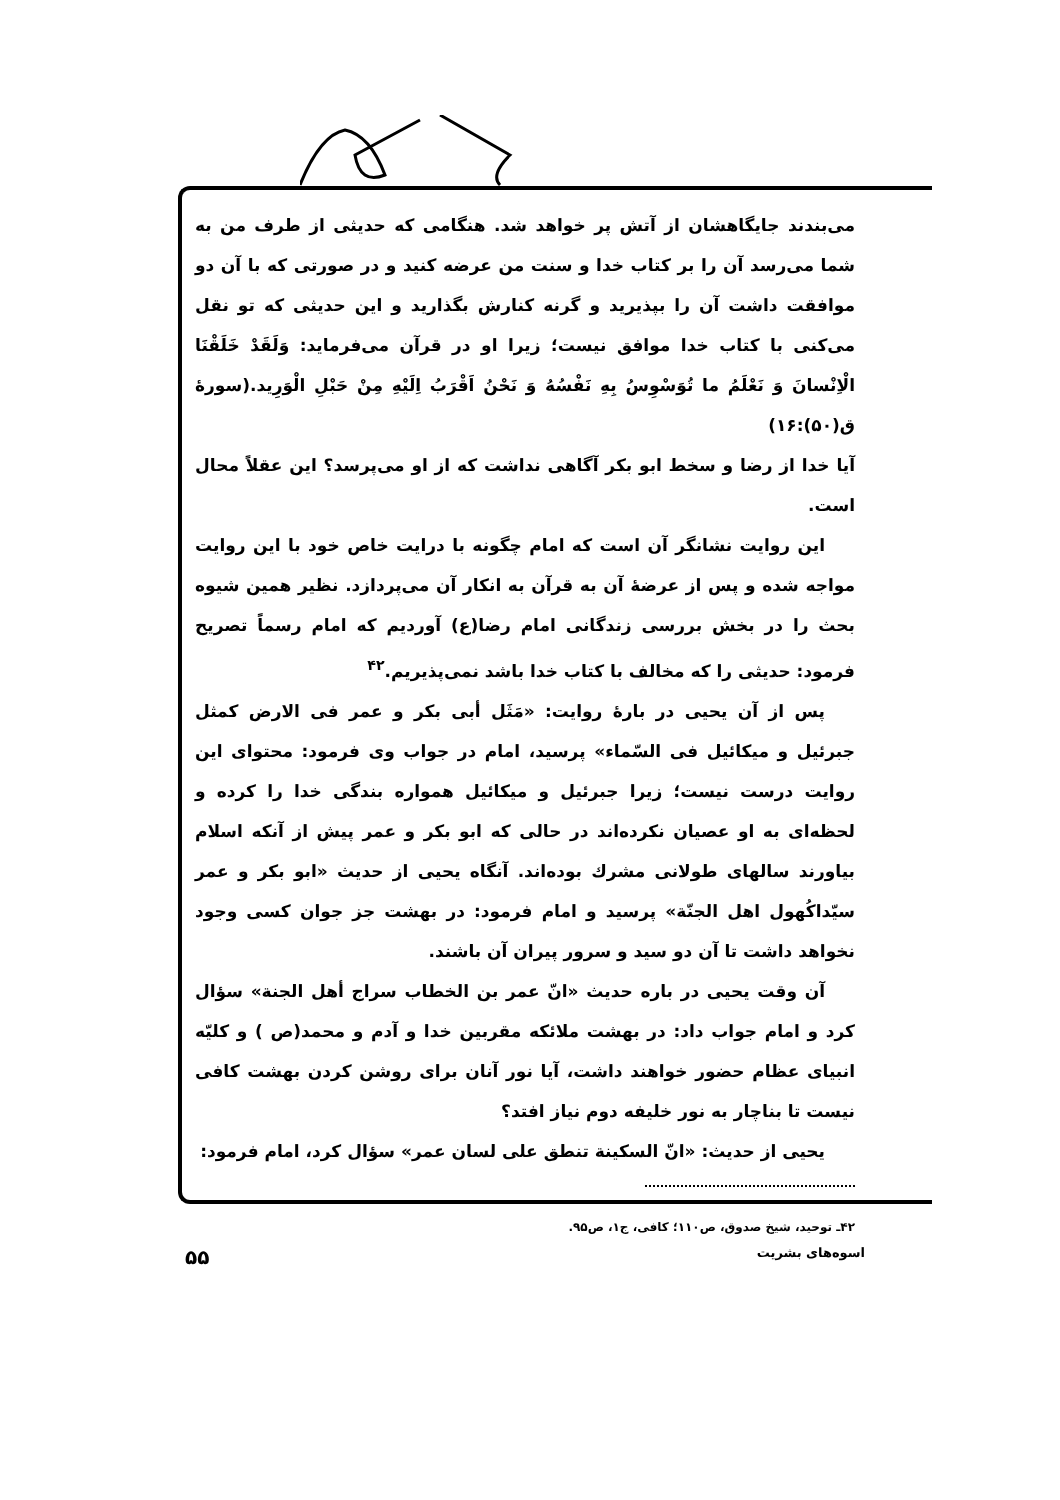می‌بندند جایگاهشان از آتش پر خواهد شد. هنگامی که حدیثی از طرف من به شما می‌رسد آن را بر کتاب خدا و سنت من عرضه کنید و در صورتی که با آن دو موافقت داشت آن را بپذیرید و گرنه کنارش بگذارید و این حدیثی که تو نقل می‌کنی با کتاب خدا موافق نیست؛ زیرا او در قرآن می‌فرماید: وَلَقَدْ خَلَقْنَا الْاِنْسانَ وَ نَعْلَمُ ما تُوَسْوِسُ بِهِ نَفْسُهُ وَ نَحْنُ اَقْرَبُ اِلَیْهِ مِنْ حَبْلِ الْوَرِید.(سورهٔ ق(۵۰):۱۶)
آیا خدا از رضا و سخط ابو بکر آگاهی نداشت که از او می‌پرسد؟ این عقلاً محال است.
این روایت نشانگر آن است که امام چگونه با درایت خاص خود با این روایت مواجه شده و پس از عرضهٔ آن به قرآن به انکار آن می‌پردازد. نظیر همین شیوه بحث را در بخش بررسی زندگانی امام رضا(ع) آوردیم که امام رسماً تصریح فرمود: حدیثی را که مخالف با کتاب خدا باشد نمی‌پذیریم.<sup>۴۲</sup>
پس از آن یحیی در بارهٔ روایت: «مَثَل أبی بکر و عمر فی الارض کمثل جبرئیل و میکائیل فی السّماء» پرسید، امام در جواب وی فرمود: محتوای این روایت درست نیست؛ زیرا جبرئیل و میکائیل همواره بندگی خدا را کرده و لحظه‌ای به او عصیان نکرده‌اند در حالی که ابو بکر و عمر پیش از آنکه اسلام بیاورند سالهای طولانی مشرك بوده‌اند. آنگاه یحیی از حدیث «ابو بکر و عمر سیّداکُهول اهل الجنّة» پرسید و امام فرمود: در بهشت جز جوان کسی وجود نخواهد داشت تا آن دو سید و سرور پیران آن باشند.
آن وقت یحیی در باره حدیث «انّ عمر بن الخطاب سراج أهل الجنة» سؤال کرد و امام جواب داد: در بهشت ملائکه مقربین خدا و آدم و محمد(ص ) و کلیّه انبیای عظام حضور خواهند داشت، آیا نور آنان برای روشن کردن بهشت کافی نیست تا بناچار به نور خلیفه دوم نیاز افتد؟
یحیی از حدیث: «انّ السکینة تنطق علی لسان عمر» سؤال کرد، امام فرمود:
۴۲ـ توحید، شیخ صدوق، ص۱۱۰؛ کافی، ج۱، ص۹۵.
اسوه‌های بشریت ۵۵